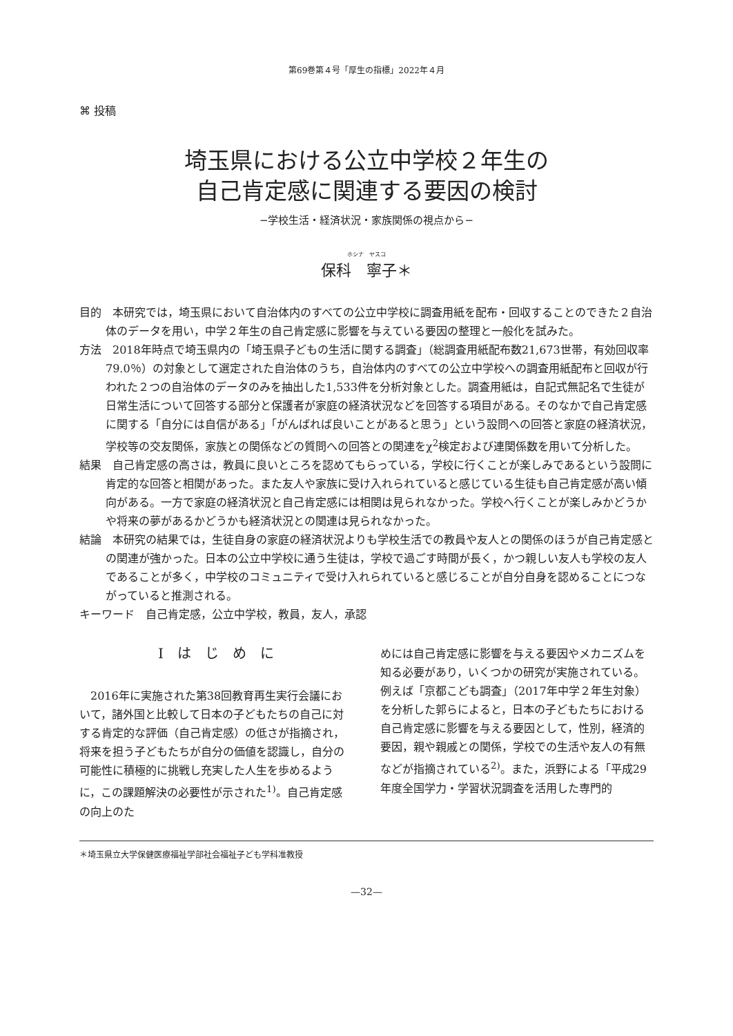第69巻第４号「厚生の指標」2022年４月
⌘ 投稿
埼玉県における公立中学校２年生の
自己肯定感に関連する要因の検討
−学校生活・経済状況・家族関係の視点から−
ホシナ　ヤスコ
保科　寧子＊
目的　本研究では，埼玉県において自治体内のすべての公立中学校に調査用紙を配布・回収することのできた２自治体のデータを用い，中学２年生の自己肯定感に影響を与えている要因の整理と一般化を試みた。
方法　2018年時点で埼玉県内の「埼玉県子どもの生活に関する調査」（総調査用紙配布数21,673世帯，有効回収率79.0％）の対象として選定された自治体のうち，自治体内のすべての公立中学校への調査用紙配布と回収が行われた２つの自治体のデータのみを抽出した1,533件を分析対象とした。調査用紙は，自記式無記名で生徒が日常生活について回答する部分と保護者が家庭の経済状況などを回答する項目がある。そのなかで自己肯定感に関する「自分には自信がある」「がんばれば良いことがあると思う」という設問への回答と家庭の経済状況，学校等の交友関係，家族との関係などの質問への回答との関連をχ<sup>2</sup>検定および連関係数を用いて分析した。
結果　自己肯定感の高さは，教員に良いところを認めてもらっている，学校に行くことが楽しみであるという設問に肯定的な回答と相関があった。また友人や家族に受け入れられていると感じている生徒も自己肯定感が高い傾向がある。一方で家庭の経済状況と自己肯定感には相関は見られなかった。学校へ行くことが楽しみかどうかや将来の夢があるかどうかも経済状況との関連は見られなかった。
結論　本研究の結果では，生徒自身の家庭の経済状況よりも学校生活での教員や友人との関係のほうが自己肯定感との関連が強かった。日本の公立中学校に通う生徒は，学校で過ごす時間が長く，かつ親しい友人も学校の友人であることが多く，中学校のコミュニティで受け入れられていると感じることが自分自身を認めることにつながっていると推測される。
キーワード　自己肯定感，公立中学校，教員，友人，承認
Ⅰ　は　じ　め　に
　2016年に実施された第38回教育再生実行会議において，諸外国と比較して日本の子どもたちの自己に対する肯定的な評価（自己肯定感）の低さが指摘され，将来を担う子どもたちが自分の価値を認識し，自分の可能性に積極的に挑戦し充実した人生を歩めるように，この課題解決の必要性が示された<sup>1)</sup>。自己肯定感の向上のた
めには自己肯定感に影響を与える要因やメカニズムを知る必要があり，いくつかの研究が実施されている。例えば「京都こども調査」（2017年中学２年生対象）を分析した郭らによると，日本の子どもたちにおける自己肯定感に影響を与える要因として，性別，経済的要因，親や親戚との関係，学校での生活や友人の有無などが指摘されている<sup>2)</sup>。また，浜野による「平成29年度全国学力・学習状況調査を活用した専門的
＊埼玉県立大学保健医療福祉学部社会福祉子ども学科准教授
—32—